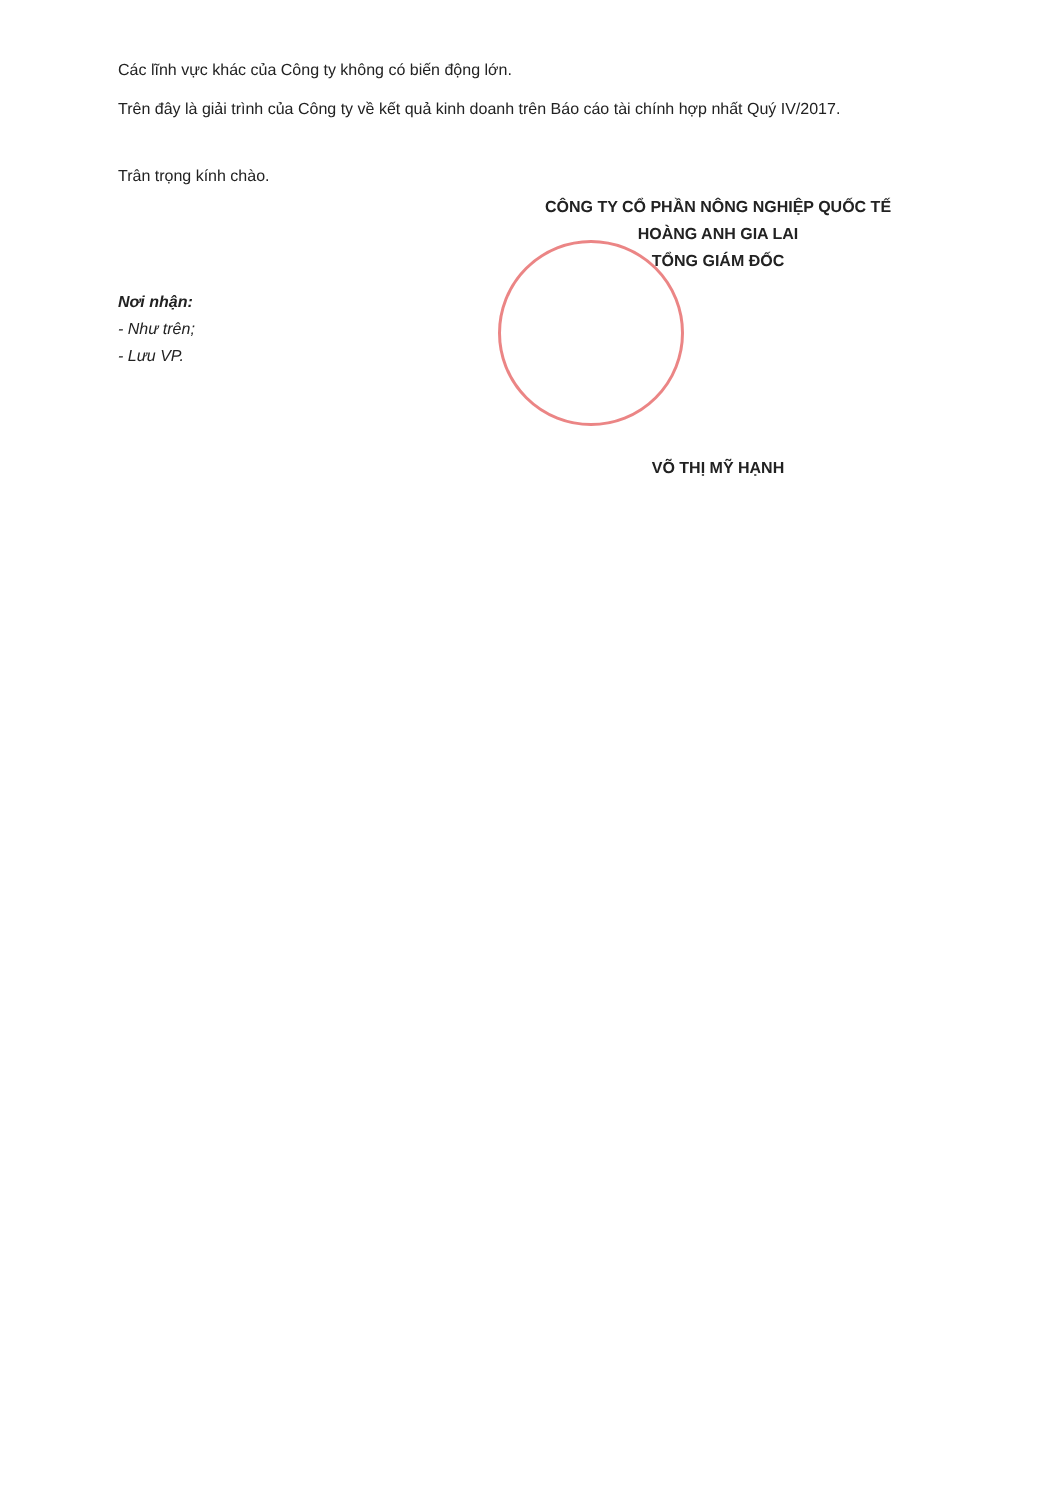Các lĩnh vực khác của Công ty không có biến động lớn.
Trên đây là giải trình của Công ty về kết quả kinh doanh trên Báo cáo tài chính hợp nhất Quý IV/2017.
Trân trọng kính chào.
CÔNG TY CỔ PHẦN NÔNG NGHIỆP QUỐC TẾ
HOÀNG ANH GIA LAI
TỔNG GIÁM ĐỐC
Nơi nhận:
- Như trên;
- Lưu VP.
VÕ THỊ MỸ HẠNH